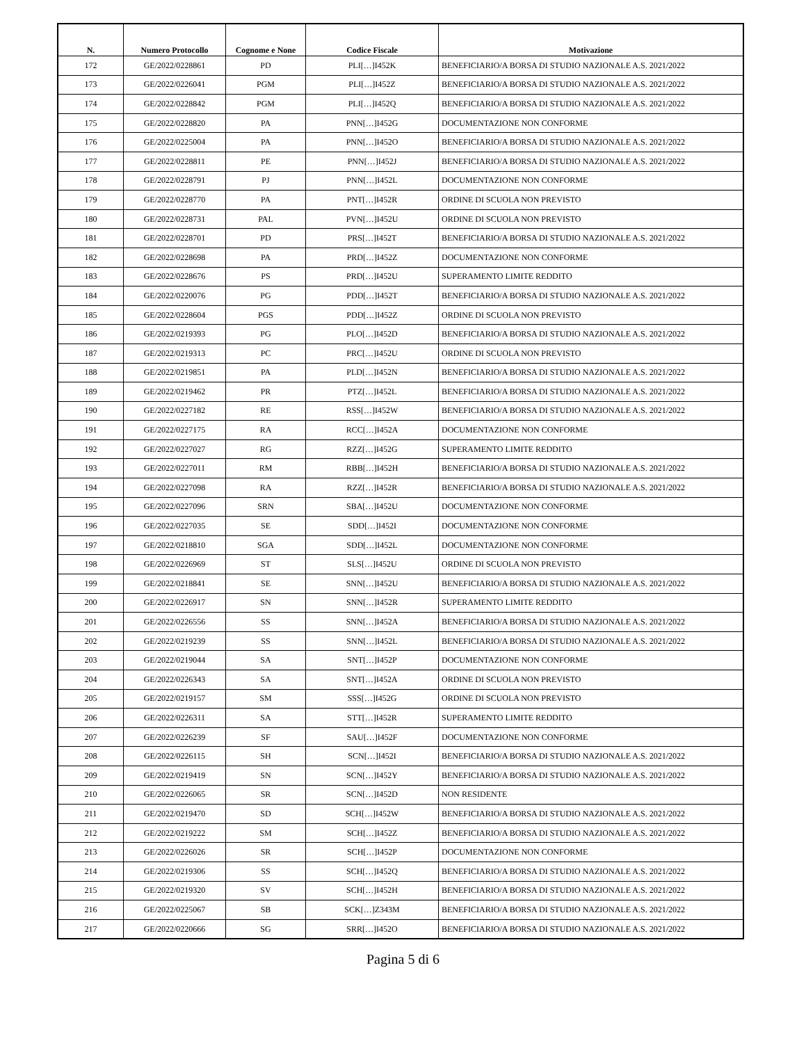| N. | Numero Protocollo | Cognome e None | Codice Fiscale | Motivazione |
| --- | --- | --- | --- | --- |
| 172 | GE/2022/0228861 | PD | PLI[…]I452K | BENEFICIARIO/A BORSA DI STUDIO NAZIONALE A.S. 2021/2022 |
| 173 | GE/2022/0226041 | PGM | PLI[…]I452Z | BENEFICIARIO/A BORSA DI STUDIO NAZIONALE A.S. 2021/2022 |
| 174 | GE/2022/0228842 | PGM | PLI[…]I452Q | BENEFICIARIO/A BORSA DI STUDIO NAZIONALE A.S. 2021/2022 |
| 175 | GE/2022/0228820 | PA | PNN[…]I452G | DOCUMENTAZIONE NON CONFORME |
| 176 | GE/2022/0225004 | PA | PNN[…]I452O | BENEFICIARIO/A BORSA DI STUDIO NAZIONALE A.S. 2021/2022 |
| 177 | GE/2022/0228811 | PE | PNN[…]I452J | BENEFICIARIO/A BORSA DI STUDIO NAZIONALE A.S. 2021/2022 |
| 178 | GE/2022/0228791 | PJ | PNN[…]I452L | DOCUMENTAZIONE NON CONFORME |
| 179 | GE/2022/0228770 | PA | PNT[…]I452R | ORDINE DI SCUOLA NON PREVISTO |
| 180 | GE/2022/0228731 | PAL | PVN[…]I452U | ORDINE DI SCUOLA NON PREVISTO |
| 181 | GE/2022/0228701 | PD | PRS[…]I452T | BENEFICIARIO/A BORSA DI STUDIO NAZIONALE A.S. 2021/2022 |
| 182 | GE/2022/0228698 | PA | PRD[…]I452Z | DOCUMENTAZIONE NON CONFORME |
| 183 | GE/2022/0228676 | PS | PRD[…]I452U | SUPERAMENTO LIMITE REDDITO |
| 184 | GE/2022/0220076 | PG | PDD[…]I452T | BENEFICIARIO/A BORSA DI STUDIO NAZIONALE A.S. 2021/2022 |
| 185 | GE/2022/0228604 | PGS | PDD[…]I452Z | ORDINE DI SCUOLA NON PREVISTO |
| 186 | GE/2022/0219393 | PG | PLO[…]I452D | BENEFICIARIO/A BORSA DI STUDIO NAZIONALE A.S. 2021/2022 |
| 187 | GE/2022/0219313 | PC | PRC[…]I452U | ORDINE DI SCUOLA NON PREVISTO |
| 188 | GE/2022/0219851 | PA | PLD[…]I452N | BENEFICIARIO/A BORSA DI STUDIO NAZIONALE A.S. 2021/2022 |
| 189 | GE/2022/0219462 | PR | PTZ[…]I452L | BENEFICIARIO/A BORSA DI STUDIO NAZIONALE A.S. 2021/2022 |
| 190 | GE/2022/0227182 | RE | RSS[…]I452W | BENEFICIARIO/A BORSA DI STUDIO NAZIONALE A.S. 2021/2022 |
| 191 | GE/2022/0227175 | RA | RCC[…]I452A | DOCUMENTAZIONE NON CONFORME |
| 192 | GE/2022/0227027 | RG | RZZ[…]I452G | SUPERAMENTO LIMITE REDDITO |
| 193 | GE/2022/0227011 | RM | RBB[…]I452H | BENEFICIARIO/A BORSA DI STUDIO NAZIONALE A.S. 2021/2022 |
| 194 | GE/2022/0227098 | RA | RZZ[…]I452R | BENEFICIARIO/A BORSA DI STUDIO NAZIONALE A.S. 2021/2022 |
| 195 | GE/2022/0227096 | SRN | SBA[…]I452U | DOCUMENTAZIONE NON CONFORME |
| 196 | GE/2022/0227035 | SE | SDD[…]I452I | DOCUMENTAZIONE NON CONFORME |
| 197 | GE/2022/0218810 | SGA | SDD[…]I452L | DOCUMENTAZIONE NON CONFORME |
| 198 | GE/2022/0226969 | ST | SLS[…]I452U | ORDINE DI SCUOLA NON PREVISTO |
| 199 | GE/2022/0218841 | SE | SNN[…]I452U | BENEFICIARIO/A BORSA DI STUDIO NAZIONALE A.S. 2021/2022 |
| 200 | GE/2022/0226917 | SN | SNN[…]I452R | SUPERAMENTO LIMITE REDDITO |
| 201 | GE/2022/0226556 | SS | SNN[…]I452A | BENEFICIARIO/A BORSA DI STUDIO NAZIONALE A.S. 2021/2022 |
| 202 | GE/2022/0219239 | SS | SNN[…]I452L | BENEFICIARIO/A BORSA DI STUDIO NAZIONALE A.S. 2021/2022 |
| 203 | GE/2022/0219044 | SA | SNT[…]I452P | DOCUMENTAZIONE NON CONFORME |
| 204 | GE/2022/0226343 | SA | SNT[…]I452A | ORDINE DI SCUOLA NON PREVISTO |
| 205 | GE/2022/0219157 | SM | SSS[…]I452G | ORDINE DI SCUOLA NON PREVISTO |
| 206 | GE/2022/0226311 | SA | STT[…]I452R | SUPERAMENTO LIMITE REDDITO |
| 207 | GE/2022/0226239 | SF | SAU[…]I452F | DOCUMENTAZIONE NON CONFORME |
| 208 | GE/2022/0226115 | SH | SCN[…]I452I | BENEFICIARIO/A BORSA DI STUDIO NAZIONALE A.S. 2021/2022 |
| 209 | GE/2022/0219419 | SN | SCN[…]I452Y | BENEFICIARIO/A BORSA DI STUDIO NAZIONALE A.S. 2021/2022 |
| 210 | GE/2022/0226065 | SR | SCN[…]I452D | NON RESIDENTE |
| 211 | GE/2022/0219470 | SD | SCH[…]I452W | BENEFICIARIO/A BORSA DI STUDIO NAZIONALE A.S. 2021/2022 |
| 212 | GE/2022/0219222 | SM | SCH[…]I452Z | BENEFICIARIO/A BORSA DI STUDIO NAZIONALE A.S. 2021/2022 |
| 213 | GE/2022/0226026 | SR | SCH[…]I452P | DOCUMENTAZIONE NON CONFORME |
| 214 | GE/2022/0219306 | SS | SCH[…]I452Q | BENEFICIARIO/A BORSA DI STUDIO NAZIONALE A.S. 2021/2022 |
| 215 | GE/2022/0219320 | SV | SCH[…]I452H | BENEFICIARIO/A BORSA DI STUDIO NAZIONALE A.S. 2021/2022 |
| 216 | GE/2022/0225067 | SB | SCK[…]Z343M | BENEFICIARIO/A BORSA DI STUDIO NAZIONALE A.S. 2021/2022 |
| 217 | GE/2022/0220666 | SG | SRR[…]I452O | BENEFICIARIO/A BORSA DI STUDIO NAZIONALE A.S. 2021/2022 |
Pagina 5 di 6